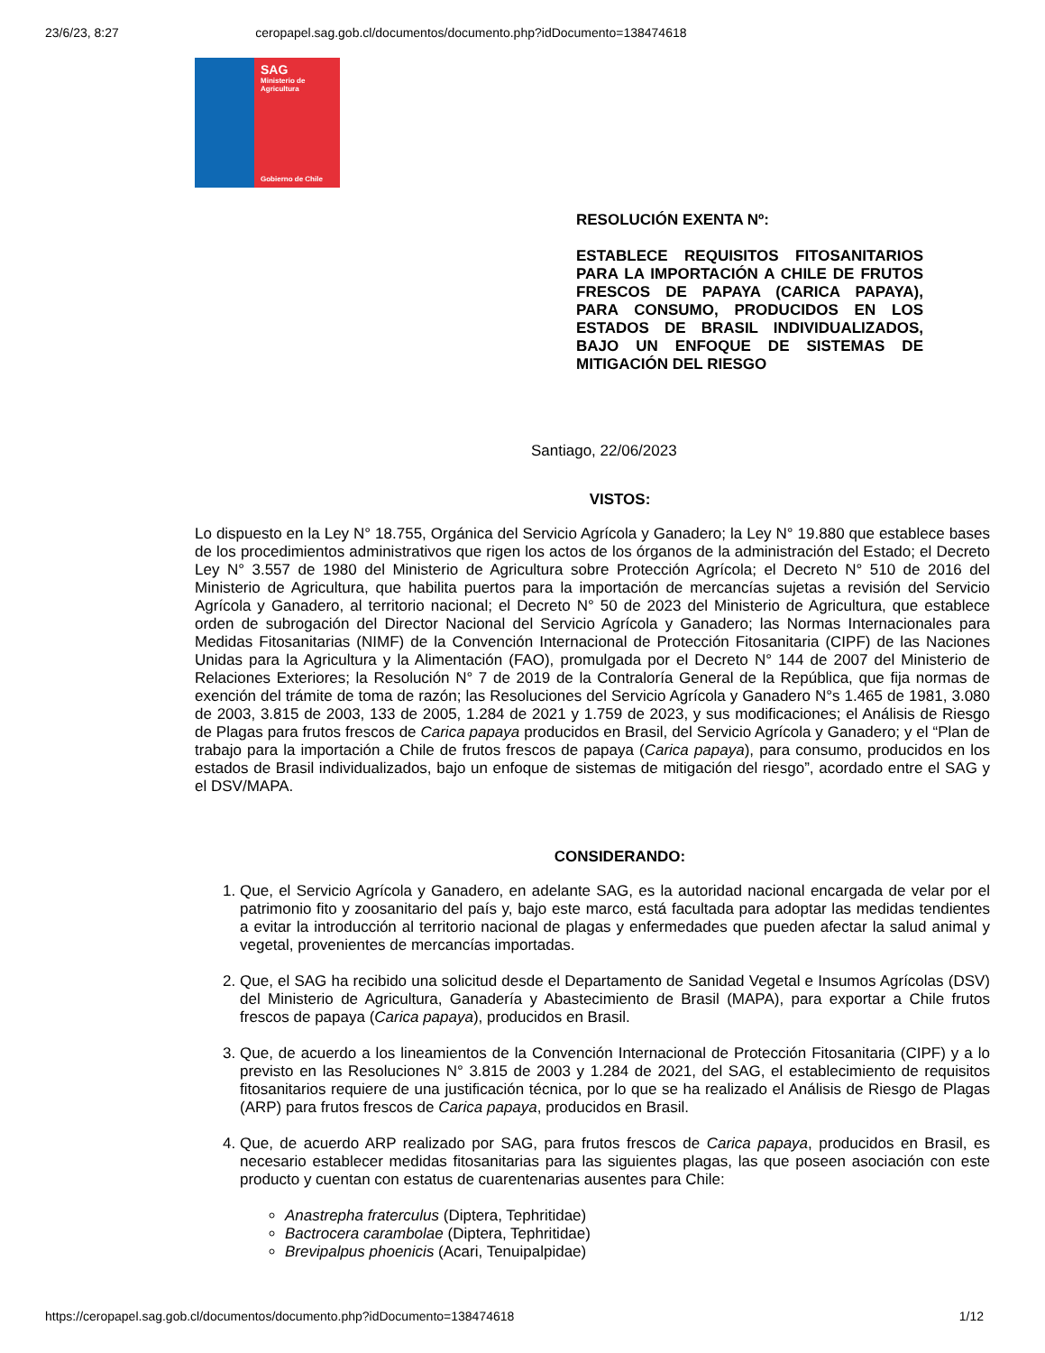23/6/23, 8:27 ceropapel.sag.gob.cl/documentos/documento.php?idDocumento=138474618
SAG
Ministerio de
Agricultura
Gobierno de Chile
RESOLUCIÓN EXENTA Nº:
ESTABLECE REQUISITOS FITOSANITARIOS PARA LA IMPORTACIÓN A CHILE DE FRUTOS FRESCOS DE PAPAYA (CARICA PAPAYA), PARA CONSUMO, PRODUCIDOS EN LOS ESTADOS DE BRASIL INDIVIDUALIZADOS, BAJO UN ENFOQUE DE SISTEMAS DE MITIGACIÓN DEL RIESGO
Santiago, 22/06/2023
VISTOS:
Lo dispuesto en la Ley N° 18.755, Orgánica del Servicio Agrícola y Ganadero; la Ley N° 19.880 que establece bases de los procedimientos administrativos que rigen los actos de los órganos de la administración del Estado; el Decreto Ley N° 3.557 de 1980 del Ministerio de Agricultura sobre Protección Agrícola; el Decreto N° 510 de 2016 del Ministerio de Agricultura, que habilita puertos para la importación de mercancías sujetas a revisión del Servicio Agrícola y Ganadero, al territorio nacional; el Decreto N° 50 de 2023 del Ministerio de Agricultura, que establece orden de subrogación del Director Nacional del Servicio Agrícola y Ganadero; las Normas Internacionales para Medidas Fitosanitarias (NIMF) de la Convención Internacional de Protección Fitosanitaria (CIPF) de las Naciones Unidas para la Agricultura y la Alimentación (FAO), promulgada por el Decreto N° 144 de 2007 del Ministerio de Relaciones Exteriores; la Resolución N° 7 de 2019 de la Contraloría General de la República, que fija normas de exención del trámite de toma de razón; las Resoluciones del Servicio Agrícola y Ganadero N°s 1.465 de 1981, 3.080 de 2003, 3.815 de 2003, 133 de 2005, 1.284 de 2021 y 1.759 de 2023, y sus modificaciones; el Análisis de Riesgo de Plagas para frutos frescos de Carica papaya producidos en Brasil, del Servicio Agrícola y Ganadero; y el “Plan de trabajo para la importación a Chile de frutos frescos de papaya (Carica papaya), para consumo, producidos en los estados de Brasil individualizados, bajo un enfoque de sistemas de mitigación del riesgo”, acordado entre el SAG y el DSV/MAPA.
CONSIDERANDO:
1. Que, el Servicio Agrícola y Ganadero, en adelante SAG, es la autoridad nacional encargada de velar por el patrimonio fito y zoosanitario del país y, bajo este marco, está facultada para adoptar las medidas tendientes a evitar la introducción al territorio nacional de plagas y enfermedades que pueden afectar la salud animal y vegetal, provenientes de mercancías importadas.
2. Que, el SAG ha recibido una solicitud desde el Departamento de Sanidad Vegetal e Insumos Agrícolas (DSV) del Ministerio de Agricultura, Ganadería y Abastecimiento de Brasil (MAPA), para exportar a Chile frutos frescos de papaya (Carica papaya), producidos en Brasil.
3. Que, de acuerdo a los lineamientos de la Convención Internacional de Protección Fitosanitaria (CIPF) y a lo previsto en las Resoluciones N° 3.815 de 2003 y 1.284 de 2021, del SAG, el establecimiento de requisitos fitosanitarios requiere de una justificación técnica, por lo que se ha realizado el Análisis de Riesgo de Plagas (ARP) para frutos frescos de Carica papaya, producidos en Brasil.
4. Que, de acuerdo ARP realizado por SAG, para frutos frescos de Carica papaya, producidos en Brasil, es necesario establecer medidas fitosanitarias para las siguientes plagas, las que poseen asociación con este producto y cuentan con estatus de cuarentenarias ausentes para Chile:
Anastrepha fraterculus (Diptera, Tephritidae)
Bactrocera carambolae (Diptera, Tephritidae)
Brevipalpus phoenicis (Acari, Tenuipalpidae)
https://ceropapel.sag.gob.cl/documentos/documento.php?idDocumento=138474618 1/12